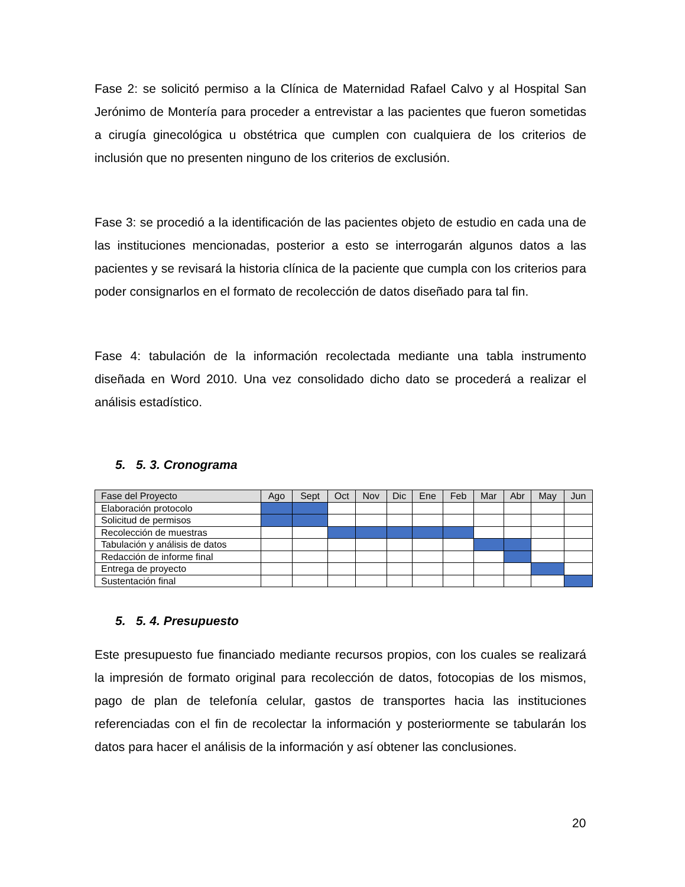Fase 2: se solicitó permiso a la Clínica de Maternidad Rafael Calvo y al Hospital San Jerónimo de Montería para proceder a entrevistar a las pacientes que fueron sometidas a cirugía ginecológica u obstétrica que cumplen con cualquiera de los criterios de inclusión que no presenten ninguno de los criterios de exclusión.
Fase 3: se procedió a la identificación de las pacientes objeto de estudio en cada una de las instituciones mencionadas, posterior a esto se interrogarán algunos datos a las pacientes y se revisará la historia clínica de la paciente que cumpla con los criterios para poder consignarlos en el formato de recolección de datos diseñado para tal fin.
Fase 4: tabulación de la información recolectada mediante una tabla instrumento diseñada en Word 2010. Una vez consolidado dicho dato se procederá a realizar el análisis estadístico.
5. 5. 3. Cronograma
| Fase del Proyecto | Ago | Sept | Oct | Nov | Dic | Ene | Feb | Mar | Abr | May | Jun |
| --- | --- | --- | --- | --- | --- | --- | --- | --- | --- | --- | --- |
| Elaboración protocolo | | | | | | | | | | | |
| Solicitud de permisos | | | | | | | | | | | |
| Recolección de muestras | | | | | | | | | | | |
| Tabulación y análisis de datos | | | | | | | | | | | |
| Redacción de informe final | | | | | | | | | | | |
| Entrega de proyecto | | | | | | | | | | | |
| Sustentación final | | | | | | | | | | | |
5. 5. 4. Presupuesto
Este presupuesto fue financiado mediante recursos propios, con los cuales se realizará la impresión de formato original para recolección de datos, fotocopias de los mismos, pago de plan de telefonía celular, gastos de transportes hacia las instituciones referenciadas con el fin de recolectar la información y posteriormente se tabularán los datos para hacer el análisis de la información y así obtener las conclusiones.
20